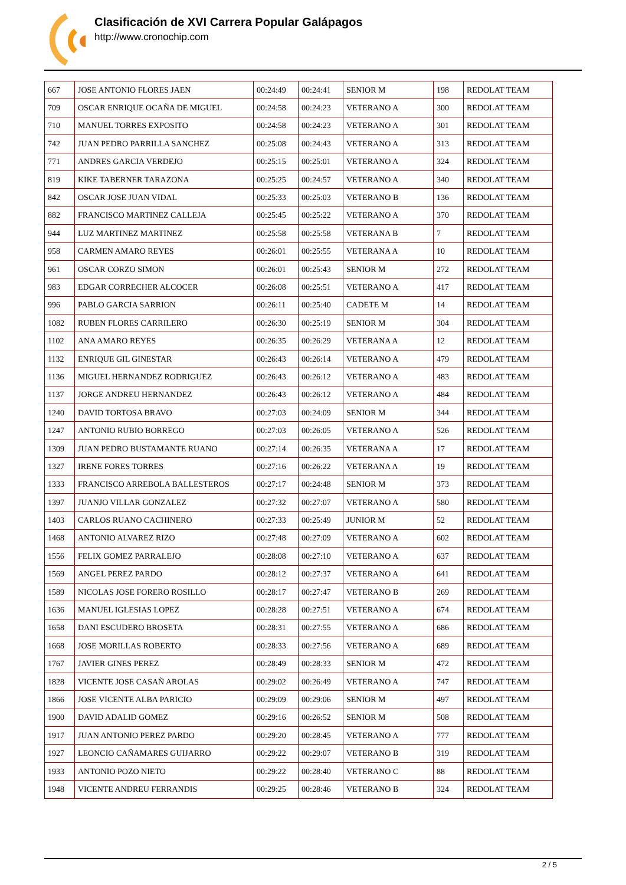Clasificación de XVI Carrera Popular Galápagos
http://www.cronochip.com
| 667 | JOSE ANTONIO FLORES JAEN | 00:24:49 | 00:24:41 | SENIOR M | 198 | REDOLAT TEAM |
| 709 | OSCAR ENRIQUE OCAÑA DE MIGUEL | 00:24:58 | 00:24:23 | VETERANO A | 300 | REDOLAT TEAM |
| 710 | MANUEL TORRES EXPOSITO | 00:24:58 | 00:24:23 | VETERANO A | 301 | REDOLAT TEAM |
| 742 | JUAN PEDRO PARRILLA SANCHEZ | 00:25:08 | 00:24:43 | VETERANO A | 313 | REDOLAT TEAM |
| 771 | ANDRES GARCIA VERDEJO | 00:25:15 | 00:25:01 | VETERANO A | 324 | REDOLAT TEAM |
| 819 | KIKE TABERNER TARAZONA | 00:25:25 | 00:24:57 | VETERANO A | 340 | REDOLAT TEAM |
| 842 | OSCAR JOSE JUAN VIDAL | 00:25:33 | 00:25:03 | VETERANO B | 136 | REDOLAT TEAM |
| 882 | FRANCISCO MARTINEZ CALLEJA | 00:25:45 | 00:25:22 | VETERANO A | 370 | REDOLAT TEAM |
| 944 | LUZ MARTINEZ MARTINEZ | 00:25:58 | 00:25:58 | VETERANA B | 7 | REDOLAT TEAM |
| 958 | CARMEN AMARO REYES | 00:26:01 | 00:25:55 | VETERANA A | 10 | REDOLAT TEAM |
| 961 | OSCAR CORZO SIMON | 00:26:01 | 00:25:43 | SENIOR M | 272 | REDOLAT TEAM |
| 983 | EDGAR CORRECHER ALCOCER | 00:26:08 | 00:25:51 | VETERANO A | 417 | REDOLAT TEAM |
| 996 | PABLO GARCIA SARRION | 00:26:11 | 00:25:40 | CADETE M | 14 | REDOLAT TEAM |
| 1082 | RUBEN FLORES CARRILERO | 00:26:30 | 00:25:19 | SENIOR M | 304 | REDOLAT TEAM |
| 1102 | ANA AMARO REYES | 00:26:35 | 00:26:29 | VETERANA A | 12 | REDOLAT TEAM |
| 1132 | ENRIQUE GIL GINESTAR | 00:26:43 | 00:26:14 | VETERANO A | 479 | REDOLAT TEAM |
| 1136 | MIGUEL HERNANDEZ RODRIGUEZ | 00:26:43 | 00:26:12 | VETERANO A | 483 | REDOLAT TEAM |
| 1137 | JORGE ANDREU HERNANDEZ | 00:26:43 | 00:26:12 | VETERANO A | 484 | REDOLAT TEAM |
| 1240 | DAVID TORTOSA BRAVO | 00:27:03 | 00:24:09 | SENIOR M | 344 | REDOLAT TEAM |
| 1247 | ANTONIO RUBIO BORREGO | 00:27:03 | 00:26:05 | VETERANO A | 526 | REDOLAT TEAM |
| 1309 | JUAN PEDRO BUSTAMANTE RUANO | 00:27:14 | 00:26:35 | VETERANA A | 17 | REDOLAT TEAM |
| 1327 | IRENE FORES TORRES | 00:27:16 | 00:26:22 | VETERANA A | 19 | REDOLAT TEAM |
| 1333 | FRANCISCO ARREBOLA BALLESTEROS | 00:27:17 | 00:24:48 | SENIOR M | 373 | REDOLAT TEAM |
| 1397 | JUANJO VILLAR GONZALEZ | 00:27:32 | 00:27:07 | VETERANO A | 580 | REDOLAT TEAM |
| 1403 | CARLOS RUANO CACHINERO | 00:27:33 | 00:25:49 | JUNIOR M | 52 | REDOLAT TEAM |
| 1468 | ANTONIO ALVAREZ RIZO | 00:27:48 | 00:27:09 | VETERANO A | 602 | REDOLAT TEAM |
| 1556 | FELIX GOMEZ PARRALEJO | 00:28:08 | 00:27:10 | VETERANO A | 637 | REDOLAT TEAM |
| 1569 | ANGEL PEREZ PARDO | 00:28:12 | 00:27:37 | VETERANO A | 641 | REDOLAT TEAM |
| 1589 | NICOLAS JOSE FORERO ROSILLO | 00:28:17 | 00:27:47 | VETERANO B | 269 | REDOLAT TEAM |
| 1636 | MANUEL IGLESIAS LOPEZ | 00:28:28 | 00:27:51 | VETERANO A | 674 | REDOLAT TEAM |
| 1658 | DANI ESCUDERO BROSETA | 00:28:31 | 00:27:55 | VETERANO A | 686 | REDOLAT TEAM |
| 1668 | JOSE MORILLAS ROBERTO | 00:28:33 | 00:27:56 | VETERANO A | 689 | REDOLAT TEAM |
| 1767 | JAVIER GINES PEREZ | 00:28:49 | 00:28:33 | SENIOR M | 472 | REDOLAT TEAM |
| 1828 | VICENTE JOSE CASAÑ AROLAS | 00:29:02 | 00:26:49 | VETERANO A | 747 | REDOLAT TEAM |
| 1866 | JOSE VICENTE ALBA PARICIO | 00:29:09 | 00:29:06 | SENIOR M | 497 | REDOLAT TEAM |
| 1900 | DAVID ADALID GOMEZ | 00:29:16 | 00:26:52 | SENIOR M | 508 | REDOLAT TEAM |
| 1917 | JUAN ANTONIO PEREZ PARDO | 00:29:20 | 00:28:45 | VETERANO A | 777 | REDOLAT TEAM |
| 1927 | LEONCIO CAÑAMARES GUIJARRO | 00:29:22 | 00:29:07 | VETERANO B | 319 | REDOLAT TEAM |
| 1933 | ANTONIO POZO NIETO | 00:29:22 | 00:28:40 | VETERANO C | 88 | REDOLAT TEAM |
| 1948 | VICENTE ANDREU FERRANDIS | 00:29:25 | 00:28:46 | VETERANO B | 324 | REDOLAT TEAM |
2 / 5